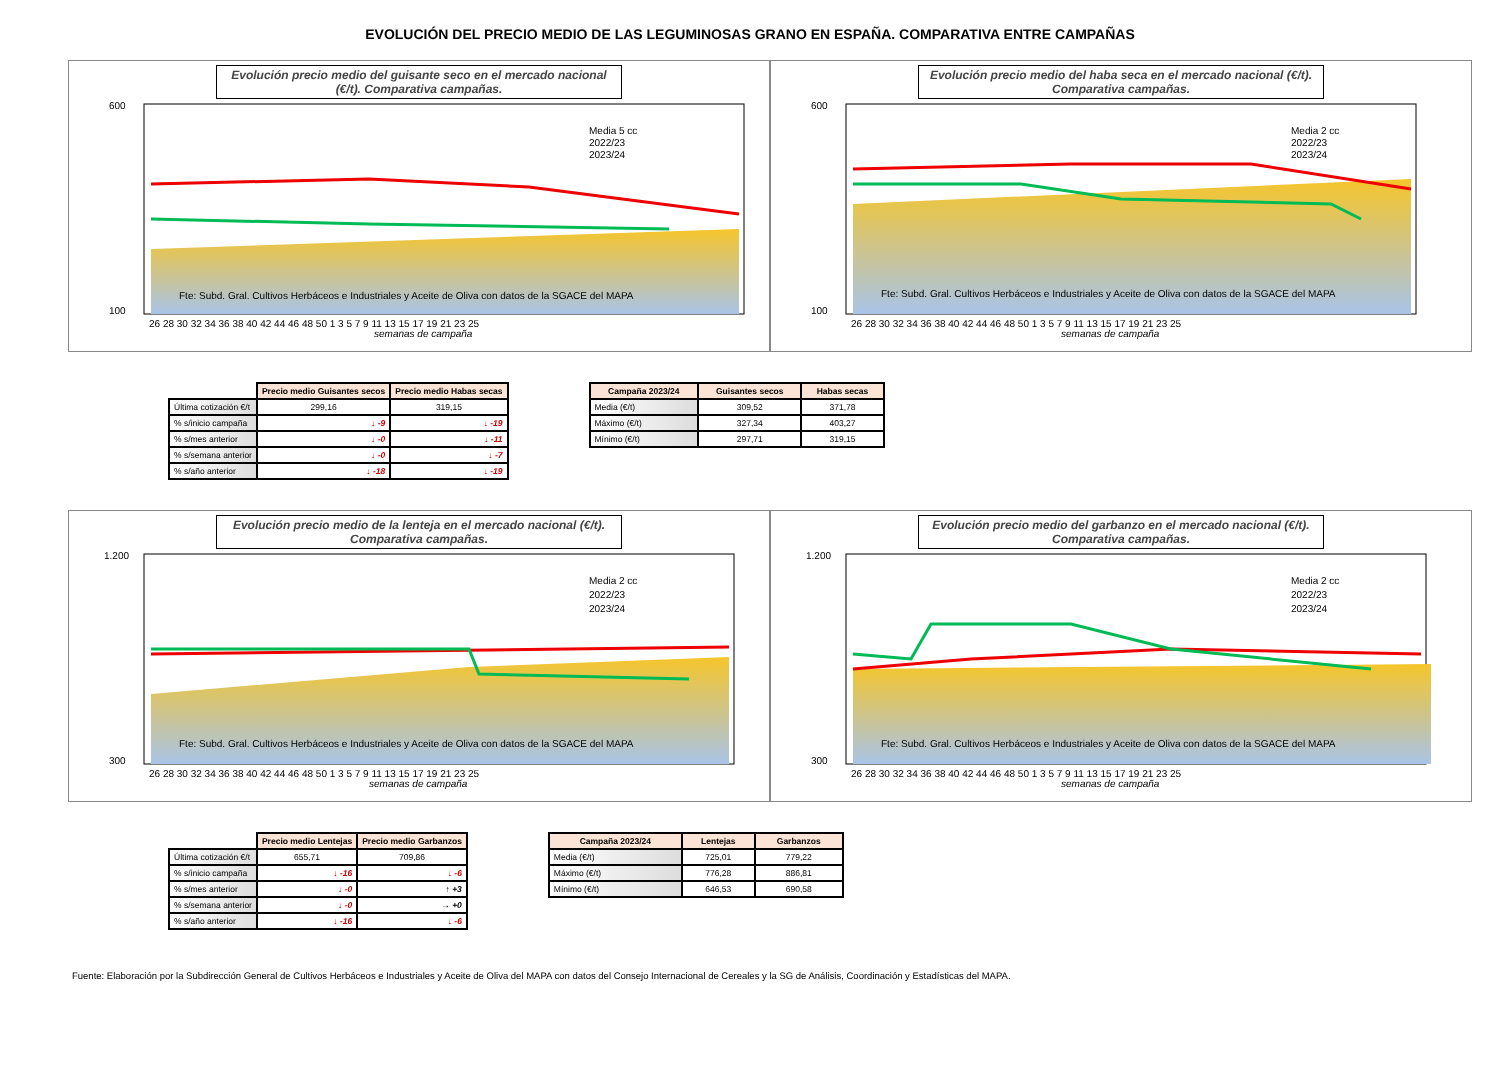EVOLUCIÓN DEL PRECIO MEDIO DE LAS LEGUMINOSAS GRANO EN ESPAÑA. COMPARATIVA ENTRE CAMPAÑAS
Evolución precio medio del guisante seco en el mercado nacional (€/t). Comparativa campañas.
Fte: Subd. Gral. Cultivos Herbáceos e Industriales y Aceite de Oliva con datos de la SGACE del MAPA
Media 5 cc
2022/23
2023/24
600
100
26 28 30 32 34 36 38 40 42 44 46 48 50 1 3 5 7 9 11 13 15 17 19 21 23 25
semanas de campaña
Evolución precio medio del haba seca en el mercado nacional (€/t). Comparativa campañas.
Fte: Subd. Gral. Cultivos Herbáceos e Industriales y Aceite de Oliva con datos de la SGACE del MAPA
Media 2 cc
2022/23
2023/24
600
100
26 28 30 32 34 36 38 40 42 44 46 48 50 1 3 5 7 9 11 13 15 17 19 21 23 25
semanas de campaña
| | Precio medio Guisantes secos | Precio medio Habas secas |
| Última cotización €/t | 299,16 | 319,15 |
| % s/inicio campaña | ↓ -9 | ↓ -19 |
| % s/mes anterior | ↓ -0 | ↓ -11 |
| % s/semana anterior | ↓ -0 | ↓ -7 |
| % s/año anterior | ↓ -18 | ↓ -19 |
| Campaña 2023/24 | Guisantes secos | Habas secas |
| --- | --- | --- |
| Media (€/t) | 309,52 | 371,78 |
| Máximo (€/t) | 327,34 | 403,27 |
| Mínimo (€/t) | 297,71 | 319,15 |
Evolución precio medio de la lenteja en el mercado nacional (€/t). Comparativa campañas.
Fte: Subd. Gral. Cultivos Herbáceos e Industriales y Aceite de Oliva con datos de la SGACE del MAPA
Media 2 cc
2022/23
2023/24
1.200
300
26 28 30 32 34 36 38 40 42 44 46 48 50 1 3 5 7 9 11 13 15 17 19 21 23 25
semanas de campaña
Evolución precio medio del garbanzo en el mercado nacional (€/t). Comparativa campañas.
Fte: Subd. Gral. Cultivos Herbáceos e Industriales y Aceite de Oliva con datos de la SGACE del MAPA
Media 2 cc
2022/23
2023/24
1.200
300
26 28 30 32 34 36 38 40 42 44 46 48 50 1 3 5 7 9 11 13 15 17 19 21 23 25
semanas de campaña
| | Precio medio Lentejas | Precio medio Garbanzos |
| Última cotización €/t | 655,71 | 709,86 |
| % s/inicio campaña | ↓ -16 | ↓ -6 |
| % s/mes anterior | ↓ -0 | ↑ +3 |
| % s/semana anterior | ↓ -0 | → +0 |
| % s/año anterior | ↓ -16 | ↓ -6 |
| Campaña 2023/24 | Lentejas | Garbanzos |
| --- | --- | --- |
| Media (€/t) | 725,01 | 779,22 |
| Máximo (€/t) | 776,28 | 886,81 |
| Mínimo (€/t) | 646,53 | 690,58 |
Fuente: Elaboración por la Subdirección General de Cultivos Herbáceos e Industriales y Aceite de Oliva del MAPA con datos del Consejo Internacional de Cereales y la SG de Análisis, Coordinación y Estadísticas del MAPA.